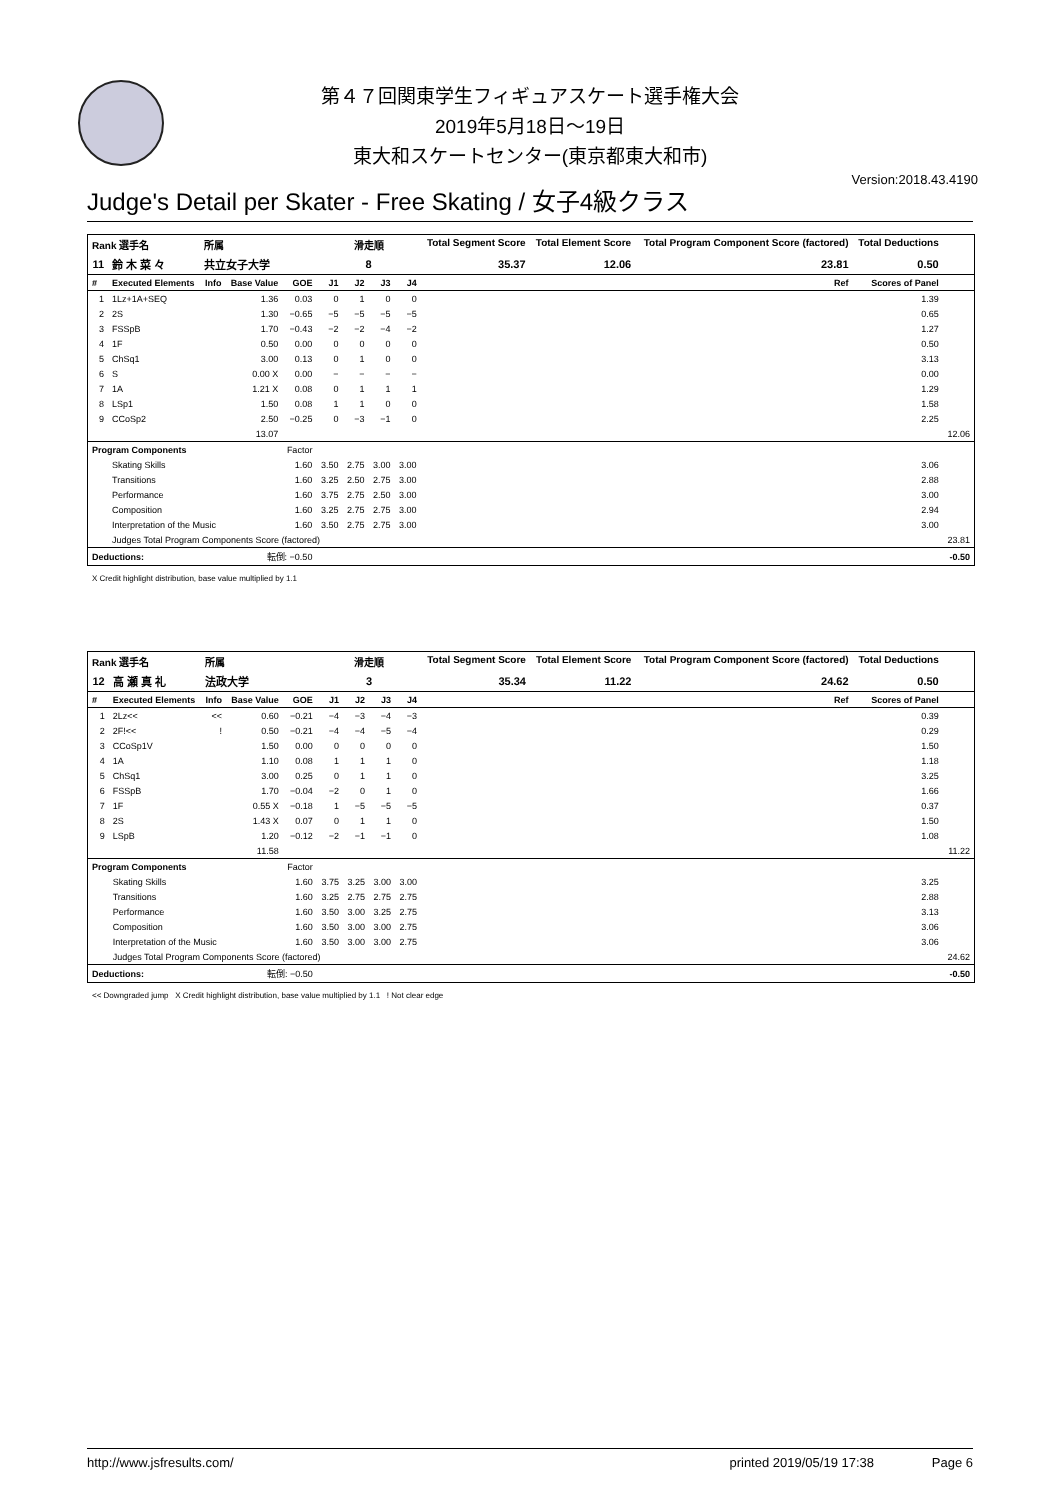第４７回関東学生フィギュアスケート選手権大会
2019年5月18日～19日
東大和スケートセンター(東京都東大和市)
Version:2018.43.4190
Judge's Detail per Skater - Free Skating / 女子4級クラス
| Rank 選手名 | | 所属 | | | 滑走順 | | | | Total Segment Score | Total Element Score | Total Program Component Score (factored) | Total Deductions | |
| --- | --- | --- | --- | --- | --- | --- | --- | --- | --- | --- | --- | --- | --- |
| 11 | 鈴 木 菜 々 | 共立女子大学 | | | 8 | | | | 35.37 | 12.06 | 23.81 | 0.50 | |
| # | Executed Elements | Info | Base Value | GOE | J1 | J2 | J3 | J4 | Ref | | | Scores of Panel | |
| 1 | 1Lz+1A+SEQ | | 1.36 | 0.03 | 0 | 1 | 0 | 0 | | | | 1.39 | |
| 2 | 2S | | 1.30 | −0.65 | −5 | −5 | −5 | −5 | | | | 0.65 | |
| 3 | FSSpB | | 1.70 | −0.43 | −2 | −2 | −4 | −2 | | | | 1.27 | |
| 4 | 1F | | 0.50 | 0.00 | 0 | 0 | 0 | 0 | | | | 0.50 | |
| 5 | ChSq1 | | 3.00 | 0.13 | 0 | 1 | 0 | 0 | | | | 3.13 | |
| 6 | S | | 0.00 X | 0.00 | − | − | − | − | | | | 0.00 | |
| 7 | 1A | | 1.21 X | 0.08 | 0 | 1 | 1 | 1 | | | | 1.29 | |
| 8 | LSp1 | | 1.50 | 0.08 | 1 | 1 | 0 | 0 | | | | 1.58 | |
| 9 | CCoSp2 | | 2.50 | −0.25 | 0 | −3 | −1 | 0 | | | | 2.25 | |
| | | | 13.07 | | | | | | | | | | 12.06 |
| Program Components | | | | Factor | | | | | | | | | |
| | Skating Skills | | | 1.60 | 3.50 | 2.75 | 3.00 | 3.00 | | | | 3.06 | |
| | Transitions | | | 1.60 | 3.25 | 2.50 | 2.75 | 3.00 | | | | 2.88 | |
| | Performance | | | 1.60 | 3.75 | 2.75 | 2.50 | 3.00 | | | | 3.00 | |
| | Composition | | | 1.60 | 3.25 | 2.75 | 2.75 | 3.00 | | | | 2.94 | |
| | Interpretation of the Music | | | 1.60 | 3.50 | 2.75 | 2.75 | 3.00 | | | | 3.00 | |
| | Judges Total Program Components Score (factored) | | | | | | | | | | | | 23.81 |
| Deductions: | | | 転倒: −0.50 | | | | | | | | | | -0.50 |
X Credit highlight distribution, base value multiplied by 1.1
| Rank 選手名 | | 所属 | | | 滑走順 | | | | Total Segment Score | Total Element Score | Total Program Component Score (factored) | Total Deductions | |
| --- | --- | --- | --- | --- | --- | --- | --- | --- | --- | --- | --- | --- | --- |
| 12 | 高 瀬 真 礼 | 法政大学 | | | 3 | | | | 35.34 | 11.22 | 24.62 | 0.50 | |
| # | Executed Elements | Info | Base Value | GOE | J1 | J2 | J3 | J4 | Ref | | | Scores of Panel | |
| 1 | 2Lz<< | << | 0.60 | −0.21 | −4 | −3 | −4 | −3 | | | | 0.39 | |
| 2 | 2F!<< | ! | 0.50 | −0.21 | −4 | −4 | −5 | −4 | | | | 0.29 | |
| 3 | CCoSp1V | | 1.50 | 0.00 | 0 | 0 | 0 | 0 | | | | 1.50 | |
| 4 | 1A | | 1.10 | 0.08 | 1 | 1 | 1 | 0 | | | | 1.18 | |
| 5 | ChSq1 | | 3.00 | 0.25 | 0 | 1 | 1 | 0 | | | | 3.25 | |
| 6 | FSSpB | | 1.70 | −0.04 | −2 | 0 | 1 | 0 | | | | 1.66 | |
| 7 | 1F | | 0.55 X | −0.18 | 1 | −5 | −5 | −5 | | | | 0.37 | |
| 8 | 2S | | 1.43 X | 0.07 | 0 | 1 | 1 | 0 | | | | 1.50 | |
| 9 | LSpB | | 1.20 | −0.12 | −2 | −1 | −1 | 0 | | | | 1.08 | |
| | | | 11.58 | | | | | | | | | | 11.22 |
| Program Components | | | | Factor | | | | | | | | | |
| | Skating Skills | | | 1.60 | 3.75 | 3.25 | 3.00 | 3.00 | | | | 3.25 | |
| | Transitions | | | 1.60 | 3.25 | 2.75 | 2.75 | 2.75 | | | | 2.88 | |
| | Performance | | | 1.60 | 3.50 | 3.00 | 3.25 | 2.75 | | | | 3.13 | |
| | Composition | | | 1.60 | 3.50 | 3.00 | 3.00 | 2.75 | | | | 3.06 | |
| | Interpretation of the Music | | | 1.60 | 3.50 | 3.00 | 3.00 | 2.75 | | | | 3.06 | |
| | Judges Total Program Components Score (factored) | | | | | | | | | | | | 24.62 |
| Deductions: | | | 転倒: −0.50 | | | | | | | | | | -0.50 |
<< Downgraded jump X Credit highlight distribution, base value multiplied by 1.1 ! Not clear edge
http://www.jsfresults.com/ printed 2019/05/19 17:38 Page 6